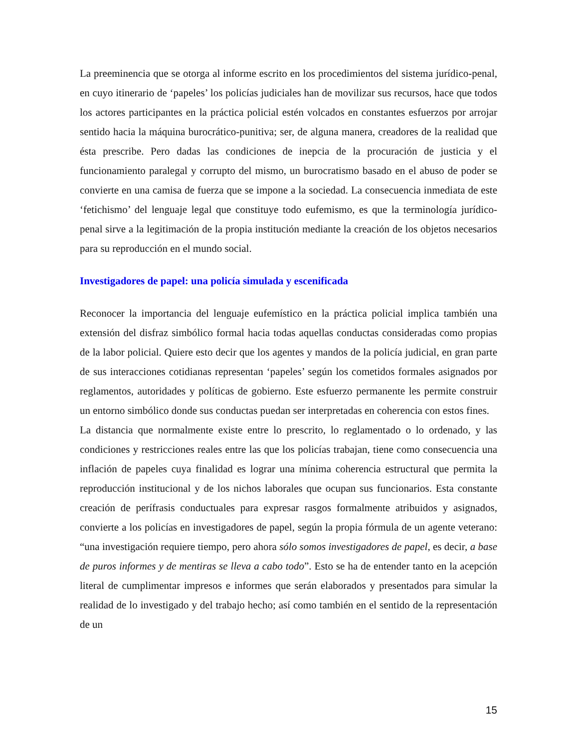La preeminencia que se otorga al informe escrito en los procedimientos del sistema jurídico-penal, en cuyo itinerario de ‘papeles’ los policías judiciales han de movilizar sus recursos, hace que todos los actores participantes en la práctica policial estén volcados en constantes esfuerzos por arrojar sentido hacia la máquina burocrático-punitiva; ser, de alguna manera, creadores de la realidad que ésta prescribe. Pero dadas las condiciones de inepcia de la procuración de justicia y el funcionamiento paralegal y corrupto del mismo, un burocratismo basado en el abuso de poder se convierte en una camisa de fuerza que se impone a la sociedad. La consecuencia inmediata de este ‘fetichismo’ del lenguaje legal que constituye todo eufemismo, es que la terminología jurídico-penal sirve a la legitimación de la propia institución mediante la creación de los objetos necesarios para su reproducción en el mundo social.
Investigadores de papel: una policía simulada y escenificada
Reconocer la importancia del lenguaje eufemístico en la práctica policial implica también una extensión del disfraz simbólico formal hacia todas aquellas conductas consideradas como propias de la labor policial. Quiere esto decir que los agentes y mandos de la policía judicial, en gran parte de sus interacciones cotidianas representan ‘papeles’ según los cometidos formales asignados por reglamentos, autoridades y políticas de gobierno. Este esfuerzo permanente les permite construir un entorno simbólico donde sus conductas puedan ser interpretadas en coherencia con estos fines.
La distancia que normalmente existe entre lo prescrito, lo reglamentado o lo ordenado, y las condiciones y restricciones reales entre las que los policías trabajan, tiene como consecuencia una inflación de papeles cuya finalidad es lograr una mínima coherencia estructural que permita la reproducción institucional y de los nichos laborales que ocupan sus funcionarios. Esta constante creación de perífrasis conductuales para expresar rasgos formalmente atribuidos y asignados, convierte a los policías en investigadores de papel, según la propia fórmula de un agente veterano: “una investigación requiere tiempo, pero ahora sólo somos investigadores de papel, es decir, a base de puros informes y de mentiras se lleva a cabo todo”. Esto se ha de entender tanto en la acepción literal de cumplimentar impresos e informes que serán elaborados y presentados para simular la realidad de lo investigado y del trabajo hecho; así como también en el sentido de la representación de un
15